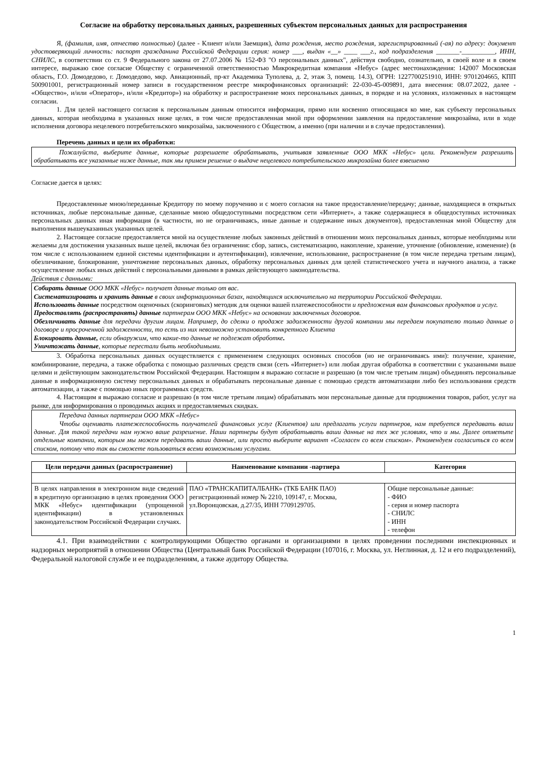Согласие на обработку персональных данных, разрешенных субъектом персональных данных для распространения
Я, (фамилия, имя, отчество полностью) (далее - Клиент и/или Заемщик), дата рождения, место рождения, зарегистрированный (-ая) по адресу: документ удостоверяющий личность: паспорт гражданина Российской Федерации серия: номер ___, выдан «__» ____ ___г., код подразделения _______-__________, ИНН, СНИЛС, в соответствии со ст. 9 Федерального закона от 27.07.2006 № 152-ФЗ "О персональных данных", действуя свободно, сознательно, в своей воле и в своем интересе, выражаю свое согласие Обществу с ограниченной ответственностью Микрокредитная компания «Небус» (адрес местонахождения: 142007 Московская область, Г.О. Домодедово, г. Домодедово, мкр. Авиационный, пр-кт Академика Туполева, д. 2, этаж 3, помещ. 14.3), ОГРН: 1227700251910, ИНН: 9701204665, КПП 500901001, регистрационный номер записи в государственном реестре микрофинансовых организаций: 22-030-45-009891, дата внесения: 08.07.2022, далее - «Общество», и/или «Оператор», и/или «Кредитор») на обработку и распространение моих персональных данных, в порядке и на условиях, изложенных в настоящем согласии.
1. Для целей настоящего согласия к персональным данным относится информация, прямо или косвенно относящаяся ко мне, как субъекту персональных данных, которая необходима в указанных ниже целях, в том числе предоставленная мной при оформлении заявления на предоставление микрозайма, или в ходе исполнения договора нецелевого потребительского микрозайма, заключенного с Обществом, а именно (при наличии и в случае предоставления).
Перечень данных и цели их обработки:
Пожалуйста, выберите данные, которые разрешаете обрабатывать, учитывая заявленные ООО МКК «Небус» цели. Рекомендуем разрешить обрабатывать все указанные ниже данные, так мы примем решение о выдаче нецелевого потребительского микрозайма более взвешенно
Согласие дается в целях:
Предоставленные мною/переданные Кредитору по моему поручению и с моего согласия на такое предоставление/передачу; данные, находящиеся в открытых источниках, любые персональные данные, сделанные мною общедоступными посредством сети «Интернет», а также содержащиеся в общедоступных источниках персональных данных иная информация (в частности, но не ограничиваясь, иные данные и содержание иных документов), предоставленная мной Обществу для выполнения вышеуказанных указанных целей.
2. Настоящее согласие предоставляется мной на осуществление любых законных действий в отношении моих персональных данных, которые необходимы или желаемы для достижения указанных выше целей, включая без ограничения: сбор, запись, систематизацию, накопление, хранение, уточнение (обновление, изменение) (в том числе с использованием единой системы идентификации и аутентификации), извлечение, использование, распространение (в том числе передача третьим лицам), обезличивание, блокирование, уничтожение персональных данных, обработку персональных данных для целей статистического учета и научного анализа, а также осуществление любых иных действий с персональными данными в рамках действующего законодательства.
Действия с данными:
Собирать данные ООО МКК «Небус» получает данные только от вас.
Систематизировать и хранить данные в своих информационных базах, находящихся исключительно на территории Российской Федерации.
Использовать данные посредством оценочных (скоринговых) методик для оценки вашей платежеспособности и предложения вам финансовых продуктов и услуг.
Предоставлять (распространять) данные партнерам ООО МКК «Небус» на основании заключенных договоров.
Обезличивать данные для передачи другим лицам. Например, до сделки о продаже задолженности другой компании мы передаем покупателю только данные о договоре и просроченной задолженности, то есть из них невозможно установить конкретного Клиента
Блокировать данные, если обнаружим, что какие-то данные не подлежат обработке.
Уничтожать данные, которые перестали быть необходимыми.
3. Обработка персональных данных осуществляется с применением следующих основных способов (но не ограничиваясь ими): получение, хранение, комбинирование, передача, а также обработка с помощью различных средств связи (сеть «Интернет») или любая другая обработка в соответствии с указанными выше целями и действующим законодательством Российской Федерации. Настоящим я выражаю согласие и разрешаю (в том числе третьим лицам) объединять персональные данные в информационную систему персональных данных и обрабатывать персональные данные с помощью средств автоматизации либо без использования средств автоматизации, а также с помощью иных программных средств.
4. Настоящим я выражаю согласие и разрешаю (в том числе третьим лицам) обрабатывать мои персональные данные для продвижения товаров, работ, услуг на рынке, для информирования о проводимых акциях и предоставляемых скидках.
Передача данных партнерам ООО МКК «Небус»
Чтобы оценивать платежеспособность получателей финансовых услуг (Клиентов) или предлагать услуги партнеров, нам требуется передавать ваши данные. Для такой передачи нам нужно ваше разрешение. Наши партнеры будут обрабатывать ваши данные на тех же условиях, что и мы. Далее отметьте отдельные компании, которым мы можем передавать ваши данные, или просто выберите вариант «Согласен со всем списком». Рекомендуем согласиться со всем списком, потому что так вы сможете пользоваться всеми возможными услугами.
| Цели передачи данных (распространение) | Наименование компании -партнера | Категория |
| --- | --- | --- |
| В целях направления в электронном виде сведений в кредитную организацию в целях проведения ООО МКК «Небус» идентификации (упрощенной идентификации) в установленных законодательством Российской Федерации случаях. | ПАО «ТРАНСКАПИТАЛБАНК» (ТКБ БАНК ПАО) регистрационный номер № 2210, 109147, г. Москва, ул.Воронцовская, д.27/35, ИНН 7709129705. | Общие персональные данные: - ФИО - серия и номер паспорта - СНИЛС - ИНН - телефон |
4.1. При взаимодействии с контролирующими Общество органами и организациями в целях проведении последними инспекционных и надзорных мероприятий в отношении Общества (Центральный банк Российской Федерации (107016, г. Москва, ул. Неглинная, д. 12 и его подразделений), Федеральной налоговой службе и ее подразделениям, а также аудитору Общества.
1